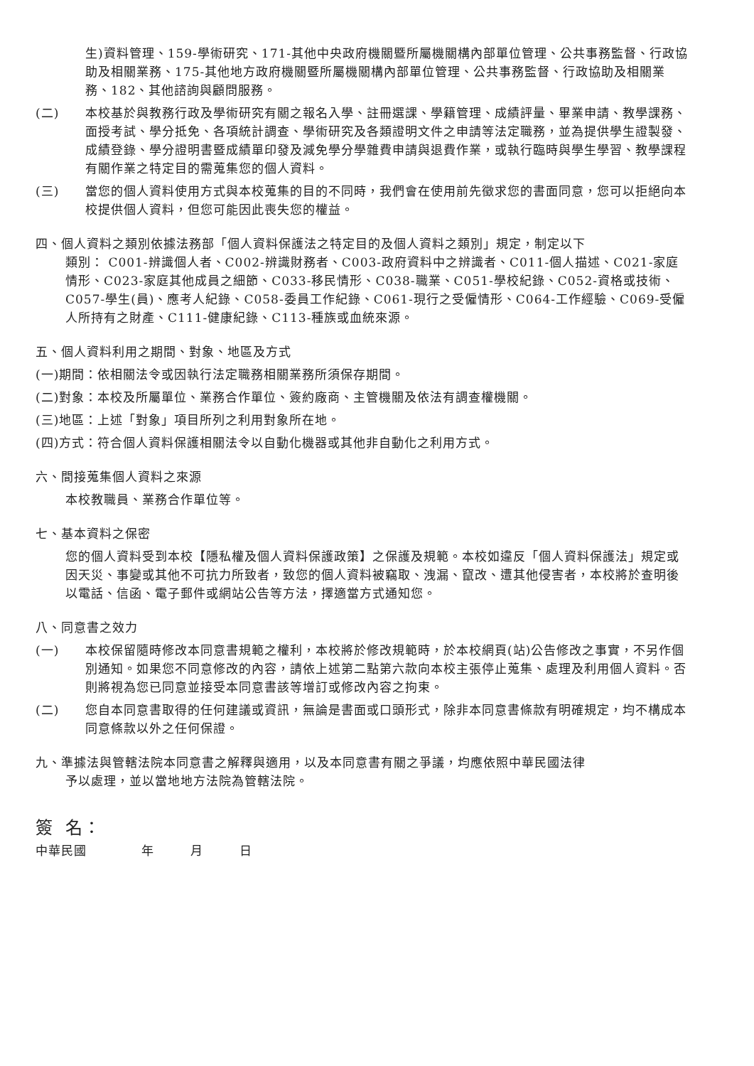生)資料管理、159-學術研究、171-其他中央政府機關暨所屬機關構內部單位管理、公共事務監督、行政協助及相關業務、175-其他地方政府機關暨所屬機關構內部單位管理、公共事務監督、行政協助及相關業務、182、其他諮詢與顧問服務。
(二) 本校基於與教務行政及學術研究有關之報名入學、註冊選課、學籍管理、成績評量、畢業申請、教學課務、面授考試、學分抵免、各項統計調查、學術研究及各類證明文件之申請等法定職務，並為提供學生證製發、成績登錄、學分證明書暨成績單印發及減免學分學雜費申請與退費作業，或執行臨時與學生學習、教學課程有關作業之特定目的需蒐集您的個人資料。
(三) 當您的個人資料使用方式與本校蒐集的目的不同時，我們會在使用前先徵求您的書面同意，您可以拒絕向本校提供個人資料，但您可能因此喪失您的權益。
四、個人資料之類別依據法務部「個人資料保護法之特定目的及個人資料之類別」規定，制定以下
類別： C001-辨識個人者、C002-辨識財務者、C003-政府資料中之辨識者、C011-個人描述、C021-家庭情形、C023-家庭其他成員之細節、C033-移民情形、C038-職業、C051-學校紀錄、C052-資格或技術、C057-學生(員)、應考人紀錄、C058-委員工作紀錄、C061-現行之受僱情形、C064-工作經驗、C069-受僱人所持有之財產、C111-健康紀錄、C113-種族或血統來源。
五、個人資料利用之期間、對象、地區及方式
(一)期間：依相關法令或因執行法定職務相關業務所須保存期間。
(二)對象：本校及所屬單位、業務合作單位、簽約廠商、主管機關及依法有調查權機關。
(三)地區：上述「對象」項目所列之利用對象所在地。
(四)方式：符合個人資料保護相關法令以自動化機器或其他非自動化之利用方式。
六、間接蒐集個人資料之來源
本校教職員、業務合作單位等。
七、基本資料之保密
您的個人資料受到本校【隱私權及個人資料保護政策】之保護及規範。本校如違反「個人資料保護法」規定或因天災、事變或其他不可抗力所致者，致您的個人資料被竊取、洩漏、竄改、遭其他侵害者，本校將於查明後以電話、信函、電子郵件或網站公告等方法，擇適當方式通知您。
八、同意書之效力
(一) 本校保留隨時修改本同意書規範之權利，本校將於修改規範時，於本校網頁(站)公告修改之事實，不另作個別通知。如果您不同意修改的內容，請依上述第二點第六款向本校主張停止蒐集、處理及利用個人資料。否則將視為您已同意並接受本同意書該等增訂或修改內容之拘束。
(二) 您自本同意書取得的任何建議或資訊，無論是書面或口頭形式，除非本同意書條款有明確規定，均不構成本同意條款以外之任何保證。
九、準據法與管轄法院本同意書之解釋與適用，以及本同意書有關之爭議，均應依照中華民國法律
予以處理，並以當地地方法院為管轄法院。
簽 名：
中華民國 年 月 日